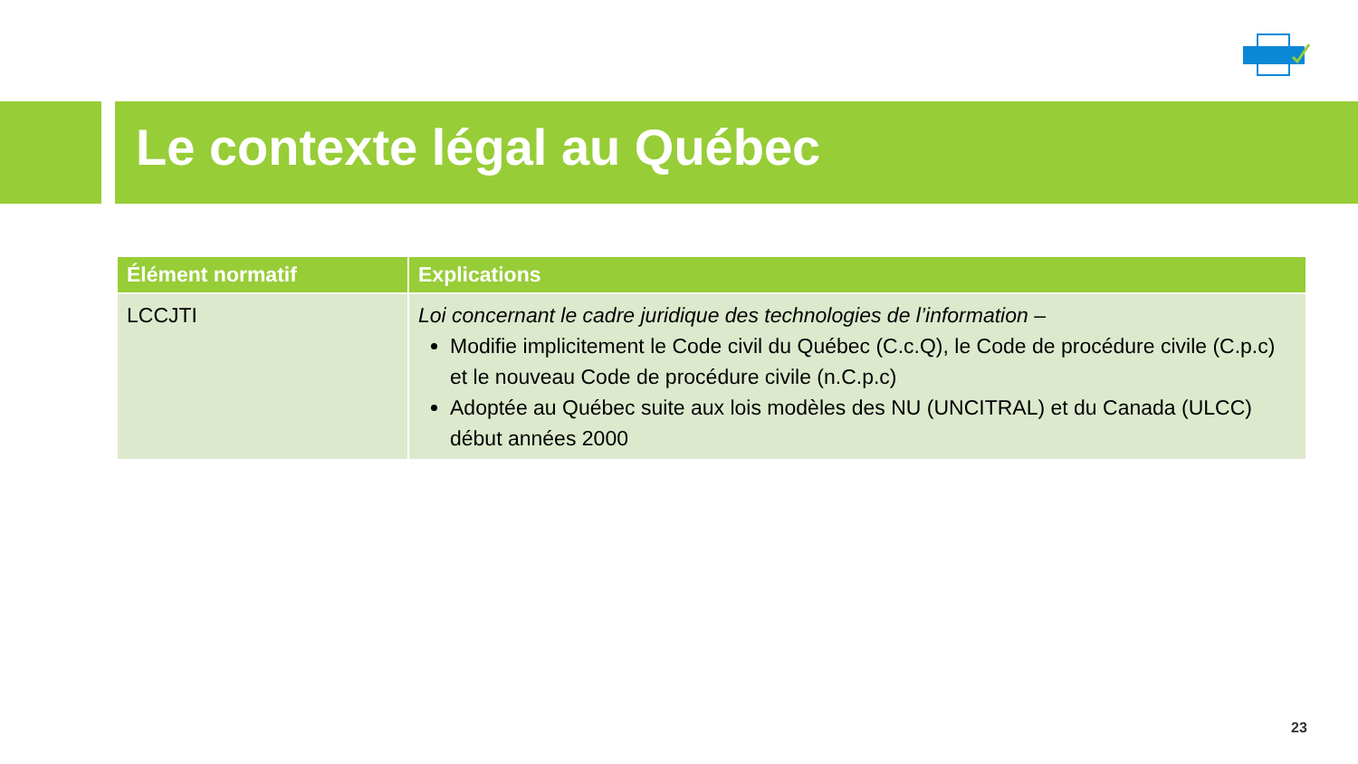Le contexte légal au Québec
| Élément normatif | Explications |
| --- | --- |
| LCCJTI | Loi concernant le cadre juridique des technologies de l’information – Modifie implicitement le Code civil du Québec (C.c.Q), le Code de procédure civile (C.p.c) et le nouveau Code de procédure civile (n.C.p.c) Adoptée au Québec suite aux lois modèles des NU (UNCITRAL) et du Canada (ULCC) début années 2000 |
23